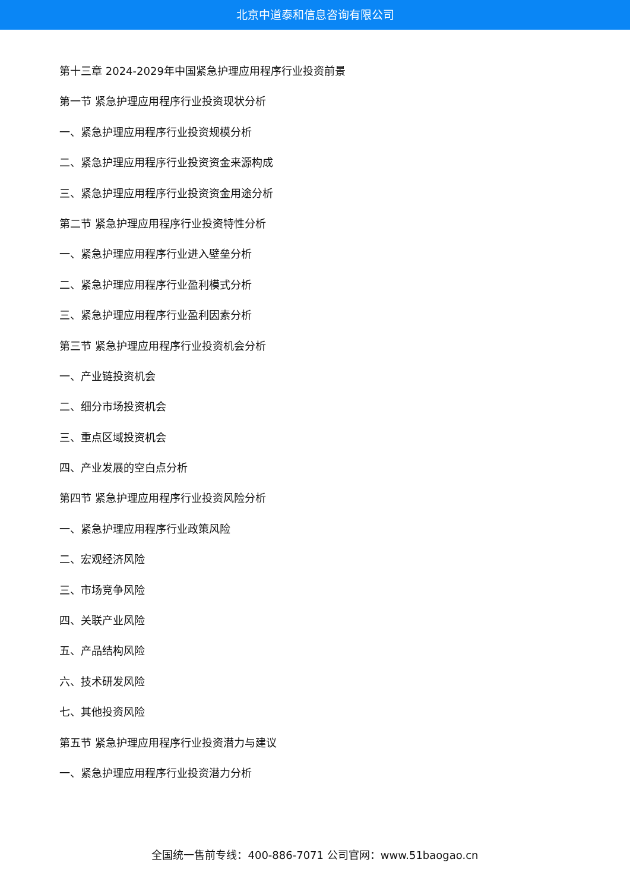北京中道泰和信息咨询有限公司
第十三章 2024-2029年中国紧急护理应用程序行业投资前景
第一节 紧急护理应用程序行业投资现状分析
一、紧急护理应用程序行业投资规模分析
二、紧急护理应用程序行业投资资金来源构成
三、紧急护理应用程序行业投资资金用途分析
第二节 紧急护理应用程序行业投资特性分析
一、紧急护理应用程序行业进入壁垒分析
二、紧急护理应用程序行业盈利模式分析
三、紧急护理应用程序行业盈利因素分析
第三节 紧急护理应用程序行业投资机会分析
一、产业链投资机会
二、细分市场投资机会
三、重点区域投资机会
四、产业发展的空白点分析
第四节 紧急护理应用程序行业投资风险分析
一、紧急护理应用程序行业政策风险
二、宏观经济风险
三、市场竞争风险
四、关联产业风险
五、产品结构风险
六、技术研发风险
七、其他投资风险
第五节 紧急护理应用程序行业投资潜力与建议
一、紧急护理应用程序行业投资潜力分析
全国统一售前专线：400-886-7071 公司官网：www.51baogao.cn